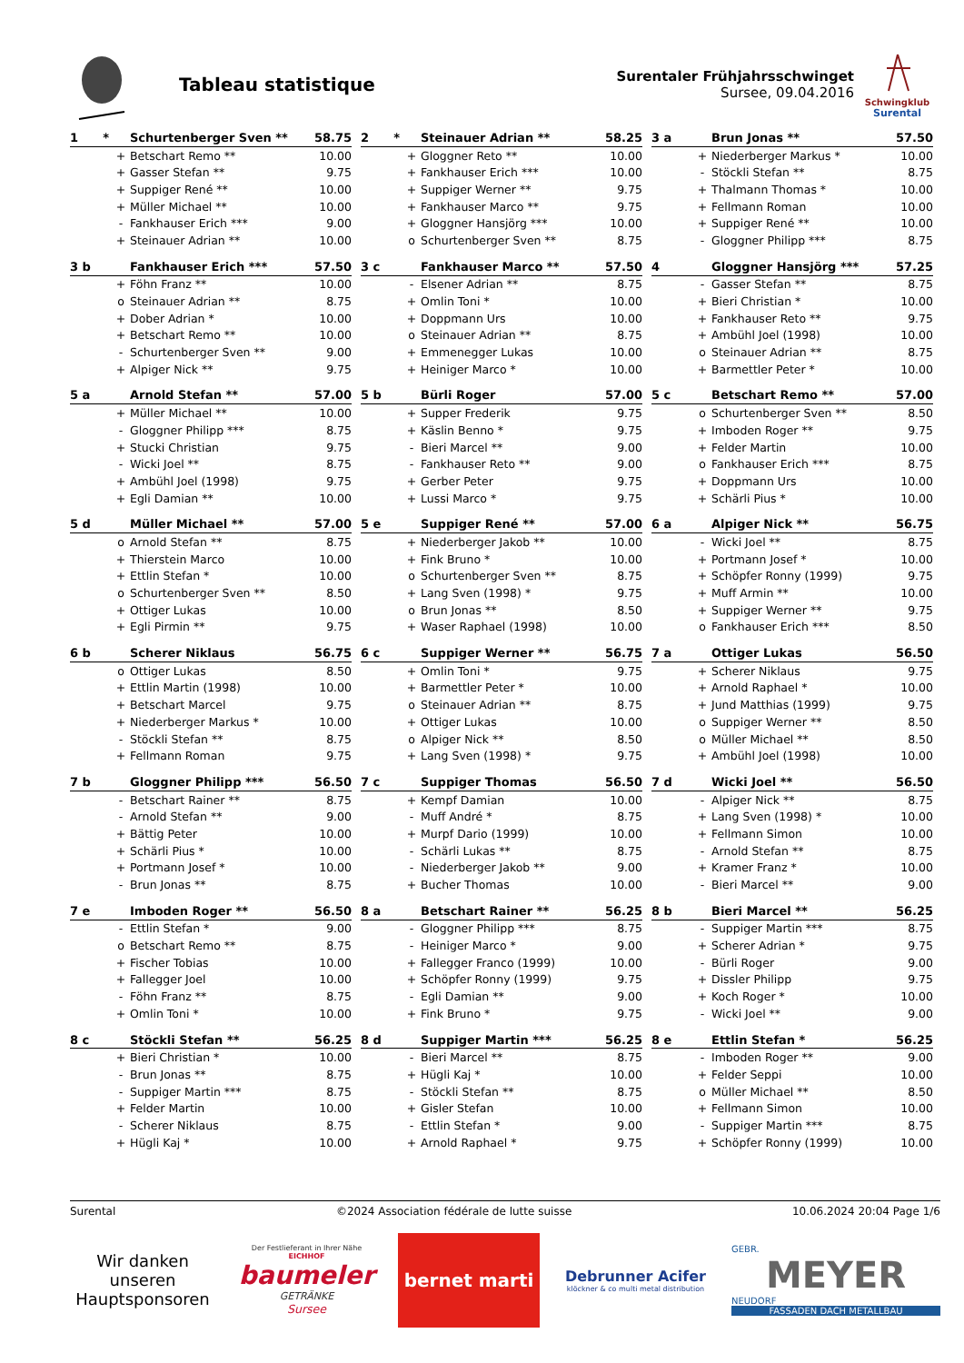Tableau statistique
Surentaler Frühjahrsschwinget
Sursee, 09.04.2016
Schwingklub
Surental
| 1 * | | Schurtenberger Sven ** | 58.75 |
| --- | --- | --- | --- |
| | + | Betschart Remo ** | 10.00 |
| | + | Gasser Stefan ** | 9.75 |
| | + | Suppiger René ** | 10.00 |
| | + | Müller Michael ** | 10.00 |
| | - | Fankhauser Erich *** | 9.00 |
| | + | Steinauer Adrian ** | 10.00 |
| 2 * | | Steinauer Adrian ** | 58.25 |
| --- | --- | --- | --- |
| | + | Gloggner Reto ** | 10.00 |
| | + | Fankhauser Erich *** | 10.00 |
| | + | Suppiger Werner ** | 9.75 |
| | + | Fankhauser Marco ** | 9.75 |
| | + | Gloggner Hansjörg *** | 10.00 |
| | o | Schurtenberger Sven ** | 8.75 |
| 3 a | | Brun Jonas ** | 57.50 |
| --- | --- | --- | --- |
| | + | Niederberger Markus * | 10.00 |
| | - | Stöckli Stefan ** | 8.75 |
| | + | Thalmann Thomas * | 10.00 |
| | + | Fellmann Roman | 10.00 |
| | + | Suppiger René ** | 10.00 |
| | - | Gloggner Philipp *** | 8.75 |
| 3 b | | Fankhauser Erich *** | 57.50 |
| --- | --- | --- | --- |
| | + | Föhn Franz ** | 10.00 |
| | o | Steinauer Adrian ** | 8.75 |
| | + | Dober Adrian * | 10.00 |
| | + | Betschart Remo ** | 10.00 |
| | - | Schurtenberger Sven ** | 9.00 |
| | + | Alpiger Nick ** | 9.75 |
| 3 c | | Fankhauser Marco ** | 57.50 |
| --- | --- | --- | --- |
| | - | Elsener Adrian ** | 8.75 |
| | + | Omlin Toni * | 10.00 |
| | + | Doppmann Urs | 10.00 |
| | o | Steinauer Adrian ** | 8.75 |
| | + | Emmenegger Lukas | 10.00 |
| | + | Heiniger Marco * | 10.00 |
| 4 | | Gloggner Hansjörg *** | 57.25 |
| --- | --- | --- | --- |
| | - | Gasser Stefan ** | 8.75 |
| | + | Bieri Christian * | 10.00 |
| | + | Fankhauser Reto ** | 9.75 |
| | + | Ambühl Joel (1998) | 10.00 |
| | o | Steinauer Adrian ** | 8.75 |
| | + | Barmettler Peter * | 10.00 |
| 5 a | | Arnold Stefan ** | 57.00 |
| --- | --- | --- | --- |
| | + | Müller Michael ** | 10.00 |
| | - | Gloggner Philipp *** | 8.75 |
| | + | Stucki Christian | 9.75 |
| | - | Wicki Joel ** | 8.75 |
| | + | Ambühl Joel (1998) | 9.75 |
| | + | Egli Damian ** | 10.00 |
| 5 b | | Bürli Roger | 57.00 |
| --- | --- | --- | --- |
| | + | Supper Frederik | 9.75 |
| | + | Käslin Benno * | 9.75 |
| | - | Bieri Marcel ** | 9.00 |
| | - | Fankhauser Reto ** | 9.00 |
| | + | Gerber Peter | 9.75 |
| | + | Lussi Marco * | 9.75 |
| 5 c | | Betschart Remo ** | 57.00 |
| --- | --- | --- | --- |
| | o | Schurtenberger Sven ** | 8.50 |
| | + | Imboden Roger ** | 9.75 |
| | + | Felder Martin | 10.00 |
| | o | Fankhauser Erich *** | 8.75 |
| | + | Doppmann Urs | 10.00 |
| | + | Schärli Pius * | 10.00 |
| 5 d | | Müller Michael ** | 57.00 |
| --- | --- | --- | --- |
| | o | Arnold Stefan ** | 8.75 |
| | + | Thierstein Marco | 10.00 |
| | + | Ettlin Stefan * | 10.00 |
| | o | Schurtenberger Sven ** | 8.50 |
| | + | Ottiger Lukas | 10.00 |
| | + | Egli Pirmin ** | 9.75 |
| 5 e | | Suppiger René ** | 57.00 |
| --- | --- | --- | --- |
| | + | Niederberger Jakob ** | 10.00 |
| | + | Fink Bruno * | 10.00 |
| | o | Schurtenberger Sven ** | 8.75 |
| | + | Lang Sven (1998) * | 9.75 |
| | o | Brun Jonas ** | 8.50 |
| | + | Waser Raphael (1998) | 10.00 |
| 6 a | | Alpiger Nick ** | 56.75 |
| --- | --- | --- | --- |
| | - | Wicki Joel ** | 8.75 |
| | + | Portmann Josef * | 10.00 |
| | + | Schöpfer Ronny (1999) | 9.75 |
| | + | Muff Armin ** | 10.00 |
| | + | Suppiger Werner ** | 9.75 |
| | o | Fankhauser Erich *** | 8.50 |
| 6 b | | Scherer Niklaus | 56.75 |
| --- | --- | --- | --- |
| | o | Ottiger Lukas | 8.50 |
| | + | Ettlin Martin (1998) | 10.00 |
| | + | Betschart Marcel | 9.75 |
| | + | Niederberger Markus * | 10.00 |
| | - | Stöckli Stefan ** | 8.75 |
| | + | Fellmann Roman | 9.75 |
| 6 c | | Suppiger Werner ** | 56.75 |
| --- | --- | --- | --- |
| | + | Omlin Toni * | 9.75 |
| | + | Barmettler Peter * | 10.00 |
| | o | Steinauer Adrian ** | 8.75 |
| | + | Ottiger Lukas | 10.00 |
| | o | Alpiger Nick ** | 8.50 |
| | + | Lang Sven (1998) * | 9.75 |
| 7 a | | Ottiger Lukas | 56.50 |
| --- | --- | --- | --- |
| | + | Scherer Niklaus | 9.75 |
| | + | Arnold Raphael * | 10.00 |
| | + | Jund Matthias (1999) | 9.75 |
| | o | Suppiger Werner ** | 8.50 |
| | o | Müller Michael ** | 8.50 |
| | + | Ambühl Joel (1998) | 10.00 |
| 7 b | | Gloggner Philipp *** | 56.50 |
| --- | --- | --- | --- |
| | - | Betschart Rainer ** | 8.75 |
| | - | Arnold Stefan ** | 9.00 |
| | + | Bättig Peter | 10.00 |
| | + | Schärli Pius * | 10.00 |
| | + | Portmann Josef * | 10.00 |
| | - | Brun Jonas ** | 8.75 |
| 7 c | | Suppiger Thomas | 56.50 |
| --- | --- | --- | --- |
| | + | Kempf Damian | 10.00 |
| | - | Muff André * | 8.75 |
| | + | Murpf Dario (1999) | 10.00 |
| | - | Schärli Lukas ** | 8.75 |
| | - | Niederberger Jakob ** | 9.00 |
| | + | Bucher Thomas | 10.00 |
| 7 d | | Wicki Joel ** | 56.50 |
| --- | --- | --- | --- |
| | - | Alpiger Nick ** | 8.75 |
| | + | Lang Sven (1998) * | 10.00 |
| | + | Fellmann Simon | 10.00 |
| | - | Arnold Stefan ** | 8.75 |
| | + | Kramer Franz * | 10.00 |
| | - | Bieri Marcel ** | 9.00 |
| 7 e | | Imboden Roger ** | 56.50 |
| --- | --- | --- | --- |
| | - | Ettlin Stefan * | 9.00 |
| | o | Betschart Remo ** | 8.75 |
| | + | Fischer Tobias | 10.00 |
| | + | Fallegger Joel | 10.00 |
| | - | Föhn Franz ** | 8.75 |
| | + | Omlin Toni * | 10.00 |
| 8 a | | Betschart Rainer ** | 56.25 |
| --- | --- | --- | --- |
| | - | Gloggner Philipp *** | 8.75 |
| | - | Heiniger Marco * | 9.00 |
| | + | Fallegger Franco (1999) | 10.00 |
| | + | Schöpfer Ronny (1999) | 9.75 |
| | - | Egli Damian ** | 9.00 |
| | + | Fink Bruno * | 9.75 |
| 8 b | | Bieri Marcel ** | 56.25 |
| --- | --- | --- | --- |
| | - | Suppiger Martin *** | 8.75 |
| | + | Scherer Adrian * | 9.75 |
| | - | Bürli Roger | 9.00 |
| | + | Dissler Philipp | 9.75 |
| | + | Koch Roger * | 10.00 |
| | - | Wicki Joel ** | 9.00 |
| 8 c | | Stöckli Stefan ** | 56.25 |
| --- | --- | --- | --- |
| | + | Bieri Christian * | 10.00 |
| | - | Brun Jonas ** | 8.75 |
| | - | Suppiger Martin *** | 8.75 |
| | + | Felder Martin | 10.00 |
| | - | Scherer Niklaus | 8.75 |
| | + | Hügli Kaj * | 10.00 |
| 8 d | | Suppiger Martin *** | 56.25 |
| --- | --- | --- | --- |
| | - | Bieri Marcel ** | 8.75 |
| | + | Hügli Kaj * | 10.00 |
| | - | Stöckli Stefan ** | 8.75 |
| | + | Gisler Stefan | 10.00 |
| | - | Ettlin Stefan * | 9.00 |
| | + | Arnold Raphael * | 9.75 |
| 8 e | | Ettlin Stefan * | 56.25 |
| --- | --- | --- | --- |
| | - | Imboden Roger ** | 9.00 |
| | + | Felder Seppi | 10.00 |
| | o | Müller Michael ** | 8.50 |
| | + | Fellmann Simon | 10.00 |
| | - | Suppiger Martin *** | 8.75 |
| | + | Schöpfer Ronny (1999) | 10.00 |
Surental ©2024 Association fédérale de lutte suisse 10.06.2024 20:04 Page 1/6
Wir danken unseren Hauptsponsoren
Der Festlieferant in Ihrer Nähe EICHHOF
baumeler
GETRÄNKE
Sursee
bernet marti
Debrunner Acifer
klöckner & co multi metal distribution
GEBR.
MEYER
NEUDORF
FASSADEN DACH METALLBAU